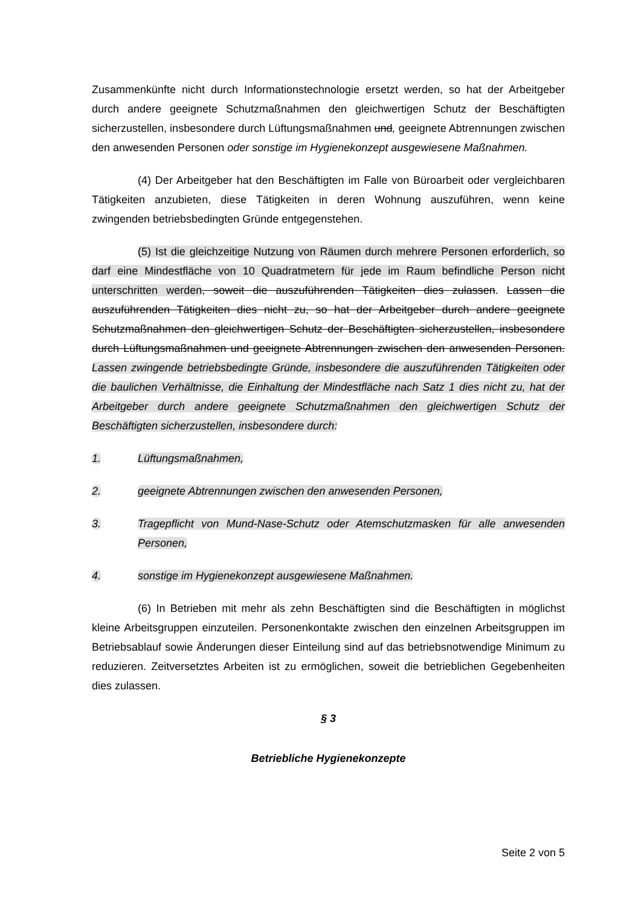Zusammenkünfte nicht durch Informationstechnologie ersetzt werden, so hat der Arbeitgeber durch andere geeignete Schutzmaßnahmen den gleichwertigen Schutz der Beschäftigten sicherzustellen, insbesondere durch Lüftungsmaßnahmen und, geeignete Abtrennungen zwischen den anwesenden Personen oder sonstige im Hygienekonzept ausgewiesene Maßnahmen.
(4) Der Arbeitgeber hat den Beschäftigten im Falle von Büroarbeit oder vergleichbaren Tätigkeiten anzubieten, diese Tätigkeiten in deren Wohnung auszuführen, wenn keine zwingenden betriebsbedingten Gründe entgegenstehen.
(5) Ist die gleichzeitige Nutzung von Räumen durch mehrere Personen erforderlich, so darf eine Mindestfläche von 10 Quadratmetern für jede im Raum befindliche Person nicht unterschritten werden, soweit die auszuführenden Tätigkeiten dies zulassen. Lassen die auszuführenden Tätigkeiten dies nicht zu, so hat der Arbeitgeber durch andere geeignete Schutzmaßnahmen den gleichwertigen Schutz der Beschäftigten sicherzustellen, insbesondere durch Lüftungsmaßnahmen und geeignete Abtrennungen zwischen den anwesenden Personen. Lassen zwingende betriebsbedingte Gründe, insbesondere die auszuführenden Tätigkeiten oder die baulichen Verhältnisse, die Einhaltung der Mindestfläche nach Satz 1 dies nicht zu, hat der Arbeitgeber durch andere geeignete Schutzmaßnahmen den gleichwertigen Schutz der Beschäftigten sicherzustellen, insbesondere durch:
1. Lüftungsmaßnahmen,
2. geeignete Abtrennungen zwischen den anwesenden Personen,
3. Tragepflicht von Mund-Nase-Schutz oder Atemschutzmasken für alle anwesenden Personen,
4. sonstige im Hygienekonzept ausgewiesene Maßnahmen.
(6) In Betrieben mit mehr als zehn Beschäftigten sind die Beschäftigten in möglichst kleine Arbeitsgruppen einzuteilen. Personenkontakte zwischen den einzelnen Arbeitsgruppen im Betriebsablauf sowie Änderungen dieser Einteilung sind auf das betriebsnotwendige Minimum zu reduzieren. Zeitversetztes Arbeiten ist zu ermöglichen, soweit die betrieblichen Gegebenheiten dies zulassen.
§ 3
Betriebliche Hygienekonzepte
Seite 2 von 5